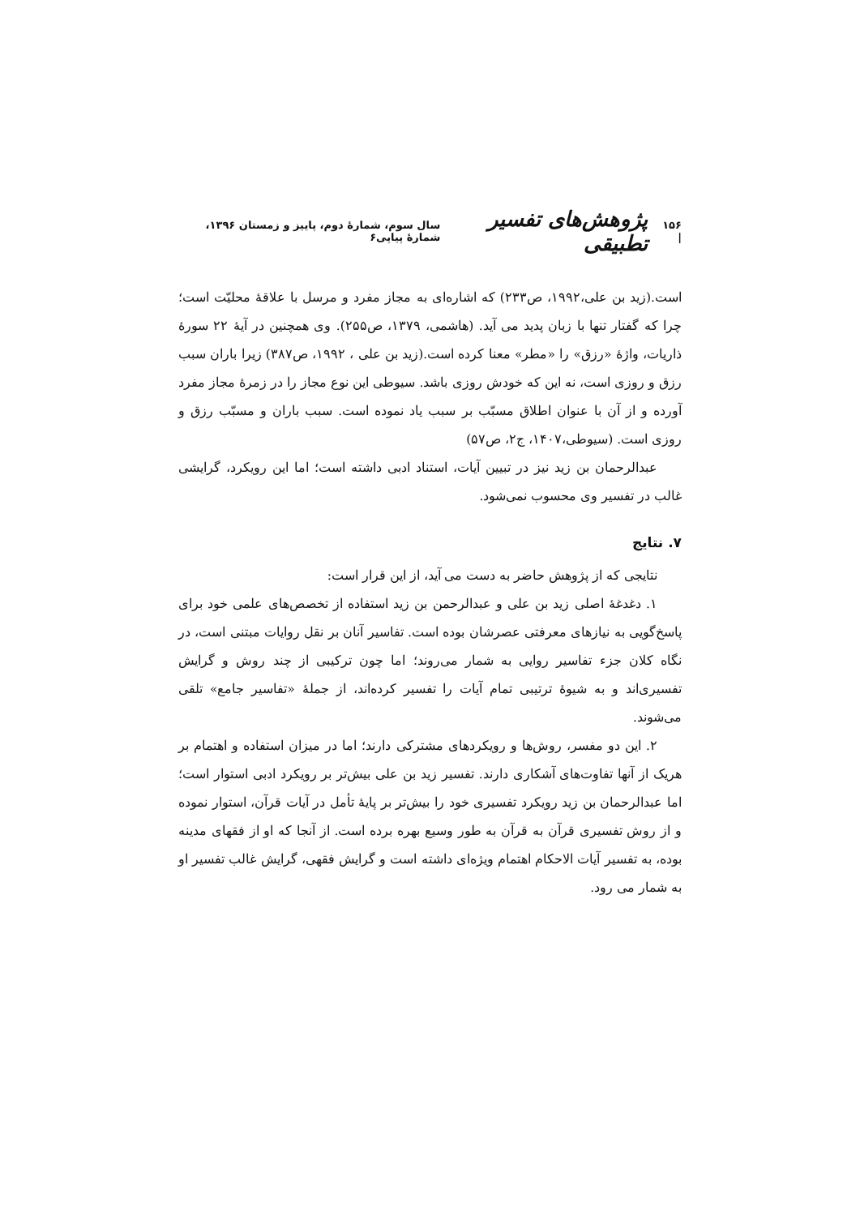۱۵۶ | پژوهش‌های تفسیر تطبیقی سال سوم، شمارهٔ دوم، پاییز و زمستان ۱۳۹۶، شمارهٔ پیاپی۶
است.(زید بن علی،۱۹۹۲، ص۲۳۳) که اشاره‌ای به مجاز مفرد و مرسل با علاقهٔ محلیّت است؛ چرا که گفتار تنها با زبان پدید می آید. (هاشمی، ۱۳۷۹، ص۲۵۵). وی همچنین در آیهٔ ۲۲ سورهٔ ذاریات، واژهٔ «رزق» را «مطر» معنا کرده است.(زید بن علی ، ۱۹۹۲، ص۳۸۷) زیرا باران سبب رزق و روزی است، نه این که خودش روزی باشد. سیوطی این نوع مجاز را در زمرهٔ مجاز مفرد آورده و از آن با عنوان اطلاق مسبّب بر سبب یاد نموده است. سبب باران و مسبّب رزق و روزی است. (سیوطی،۱۴۰۷، ج۲، ص۵۷)
عبدالرحمان بن زید نیز در تبیین آیات، استناد ادبی داشته است؛ اما این رویکرد، گرایشی غالب در تفسیر وی محسوب نمی‌شود.
۷. نتایج
نتایجی که از پژوهش حاضر به دست می آید، از این قرار است:
۱. دغدغهٔ اصلی زید بن علی و عبدالرحمن بن زید استفاده از تخصص‌های علمی خود برای پاسخ‌گویی به نیازهای معرفتی عصرشان بوده است. تفاسیر آنان بر نقل روایات مبتنی است، در نگاه کلان جزء تفاسیر روایی به شمار می‌روند؛ اما چون ترکیبی از چند روش و گرایش تفسیری‌اند و به شیوهٔ ترتیبی تمام آیات را تفسیر کرده‌اند، از جملهٔ «تفاسیر جامع» تلقی می‌شوند.
۲. این دو مفسر، روش‌ها و رویکردهای مشترکی دارند؛ اما در میزان استفاده و اهتمام بر هریک از آنها تفاوت‌های آشکاری دارند. تفسیر زید بن علی بیش‌تر بر رویکرد ادبی استوار است؛ اما عبدالرحمان بن زید رویکرد تفسیری خود را بیش‌تر بر پایهٔ تأمل در آیات قرآن، استوار نموده و از روش تفسیری قرآن به قرآن به طور وسیع بهره برده است. از آنجا که او از فقهای مدینه بوده، به تفسیر آیات الاحکام اهتمام ویژه‌ای داشته است و گرایش فقهی، گرایش غالب تفسیر او به شمار می رود.